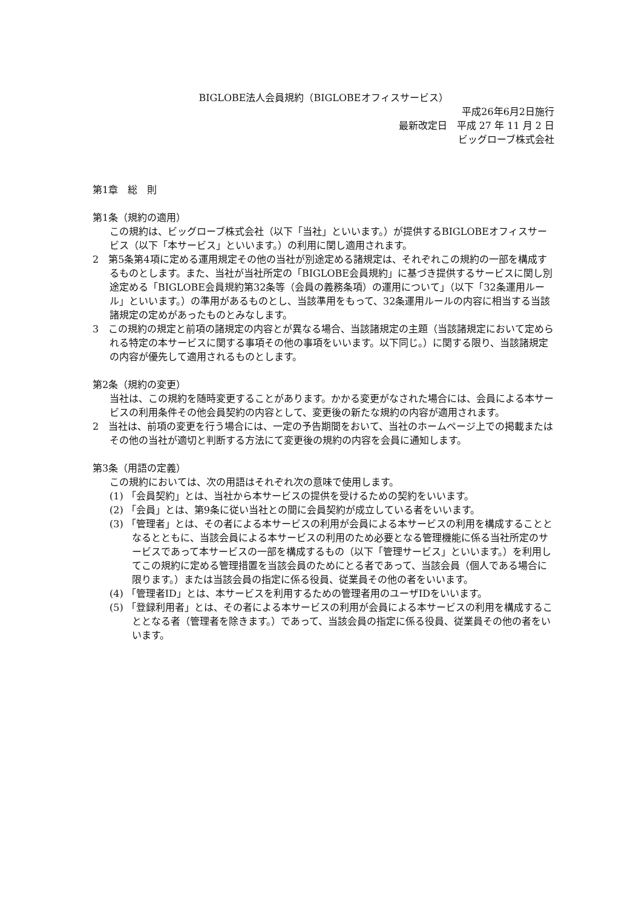BIGLOBE法人会員規約（BIGLOBEオフィスサービス）
平成26年6月2日施行
最新改定日　平成 27 年 11 月 2 日
ビッグローブ株式会社
第1章　総　則
第1条（規約の適用）
この規約は、ビッグローブ株式会社（以下「当社」といいます。）が提供するBIGLOBEオフィスサービス（以下「本サービス」といいます。）の利用に関し適用されます。
2　第5条第4項に定める運用規定その他の当社が別途定める諸規定は、それぞれこの規約の一部を構成するものとします。また、当社が当社所定の「BIGLOBE会員規約」に基づき提供するサービスに関し別途定める「BIGLOBE会員規約第32条等（会員の義務条項）の運用について」（以下「32条運用ルール」といいます。）の準用があるものとし、当該準用をもって、32条運用ルールの内容に相当する当該諸規定の定めがあったものとみなします。
3　この規約の規定と前項の諸規定の内容とが異なる場合、当該諸規定の主題（当該諸規定において定められる特定の本サービスに関する事項その他の事項をいいます。以下同じ。）に関する限り、当該諸規定の内容が優先して適用されるものとします。
第2条（規約の変更）
当社は、この規約を随時変更することがあります。かかる変更がなされた場合には、会員による本サービスの利用条件その他会員契約の内容として、変更後の新たな規約の内容が適用されます。
2　当社は、前項の変更を行う場合には、一定の予告期間をおいて、当社のホームページ上での掲載またはその他の当社が適切と判断する方法にて変更後の規約の内容を会員に通知します。
第3条（用語の定義）
この規約においては、次の用語はそれぞれ次の意味で使用します。
(1) 「会員契約」とは、当社から本サービスの提供を受けるための契約をいいます。
(2) 「会員」とは、第9条に従い当社との間に会員契約が成立している者をいいます。
(3) 「管理者」とは、その者による本サービスの利用が会員による本サービスの利用を構成することとなるとともに、当該会員による本サービスの利用のため必要となる管理機能に係る当社所定のサービスであって本サービスの一部を構成するもの（以下「管理サービス」といいます。）を利用してこの規約に定める管理措置を当該会員のためにとる者であって、当該会員（個人である場合に限ります。）または当該会員の指定に係る役員、従業員その他の者をいいます。
(4) 「管理者ID」とは、本サービスを利用するための管理者用のユーザIDをいいます。
(5) 「登録利用者」とは、その者による本サービスの利用が会員による本サービスの利用を構成することとなる者（管理者を除きます。）であって、当該会員の指定に係る役員、従業員その他の者をいいます。